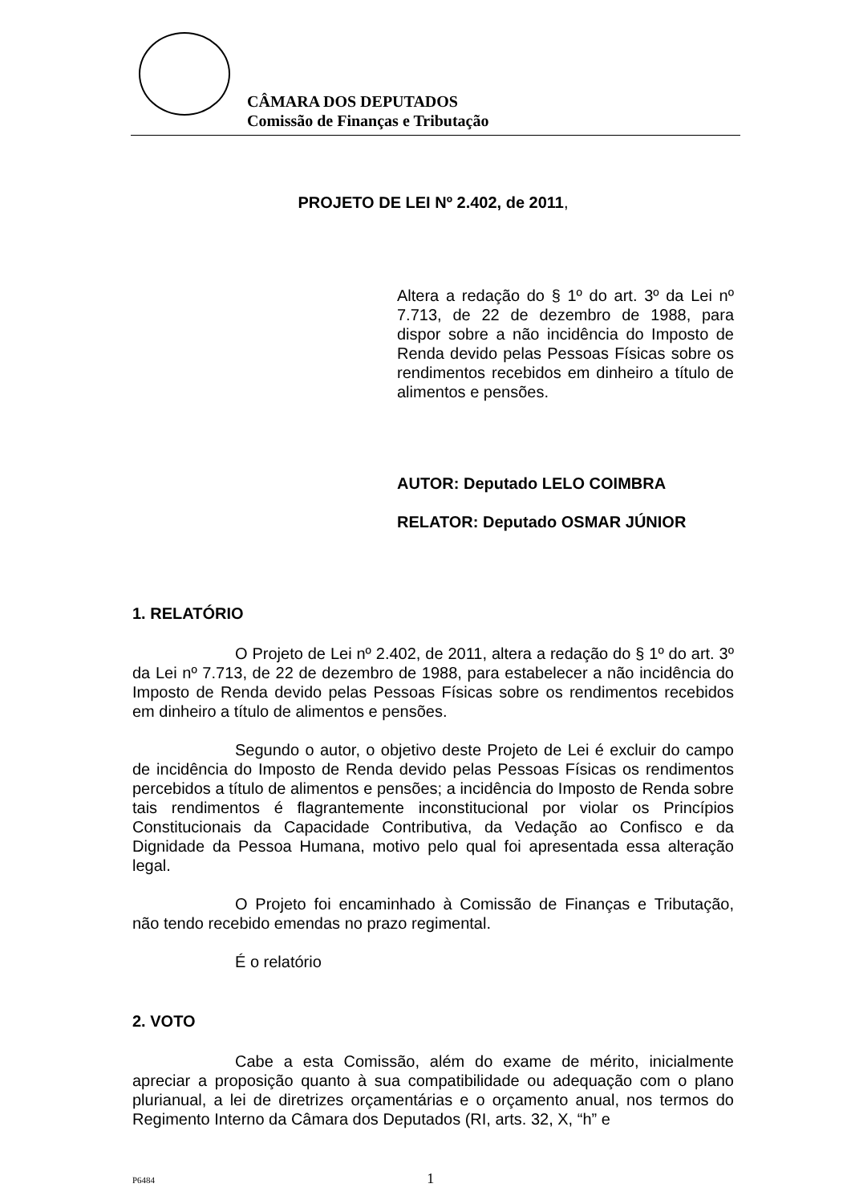CÂMARA DOS DEPUTADOS
Comissão de Finanças e Tributação
PROJETO DE LEI Nº 2.402, de 2011,
Altera a redação do § 1º do art. 3º da Lei nº 7.713, de 22 de dezembro de 1988, para dispor sobre a não incidência do Imposto de Renda devido pelas Pessoas Físicas sobre os rendimentos recebidos em dinheiro a título de alimentos e pensões.
AUTOR: Deputado LELO COIMBRA
RELATOR: Deputado OSMAR JÚNIOR
1. RELATÓRIO
O Projeto de Lei nº 2.402, de 2011, altera a redação do § 1º do art. 3º da Lei nº 7.713, de 22 de dezembro de 1988, para estabelecer a não incidência do Imposto de Renda devido pelas Pessoas Físicas sobre os rendimentos recebidos em dinheiro a título de alimentos e pensões.
Segundo o autor, o objetivo deste Projeto de Lei é excluir do campo de incidência do Imposto de Renda devido pelas Pessoas Físicas os rendimentos percebidos a título de alimentos e pensões; a incidência do Imposto de Renda sobre tais rendimentos é flagrantemente inconstitucional por violar os Princípios Constitucionais da Capacidade Contributiva, da Vedação ao Confisco e da Dignidade da Pessoa Humana, motivo pelo qual foi apresentada essa alteração legal.
O Projeto foi encaminhado à Comissão de Finanças e Tributação, não tendo recebido emendas no prazo regimental.
É o relatório
2. VOTO
Cabe a esta Comissão, além do exame de mérito, inicialmente apreciar a proposição quanto à sua compatibilidade ou adequação com o plano plurianual, a lei de diretrizes orçamentárias e o orçamento anual, nos termos do Regimento Interno da Câmara dos Deputados (RI, arts. 32, X, “h” e
P6484 1